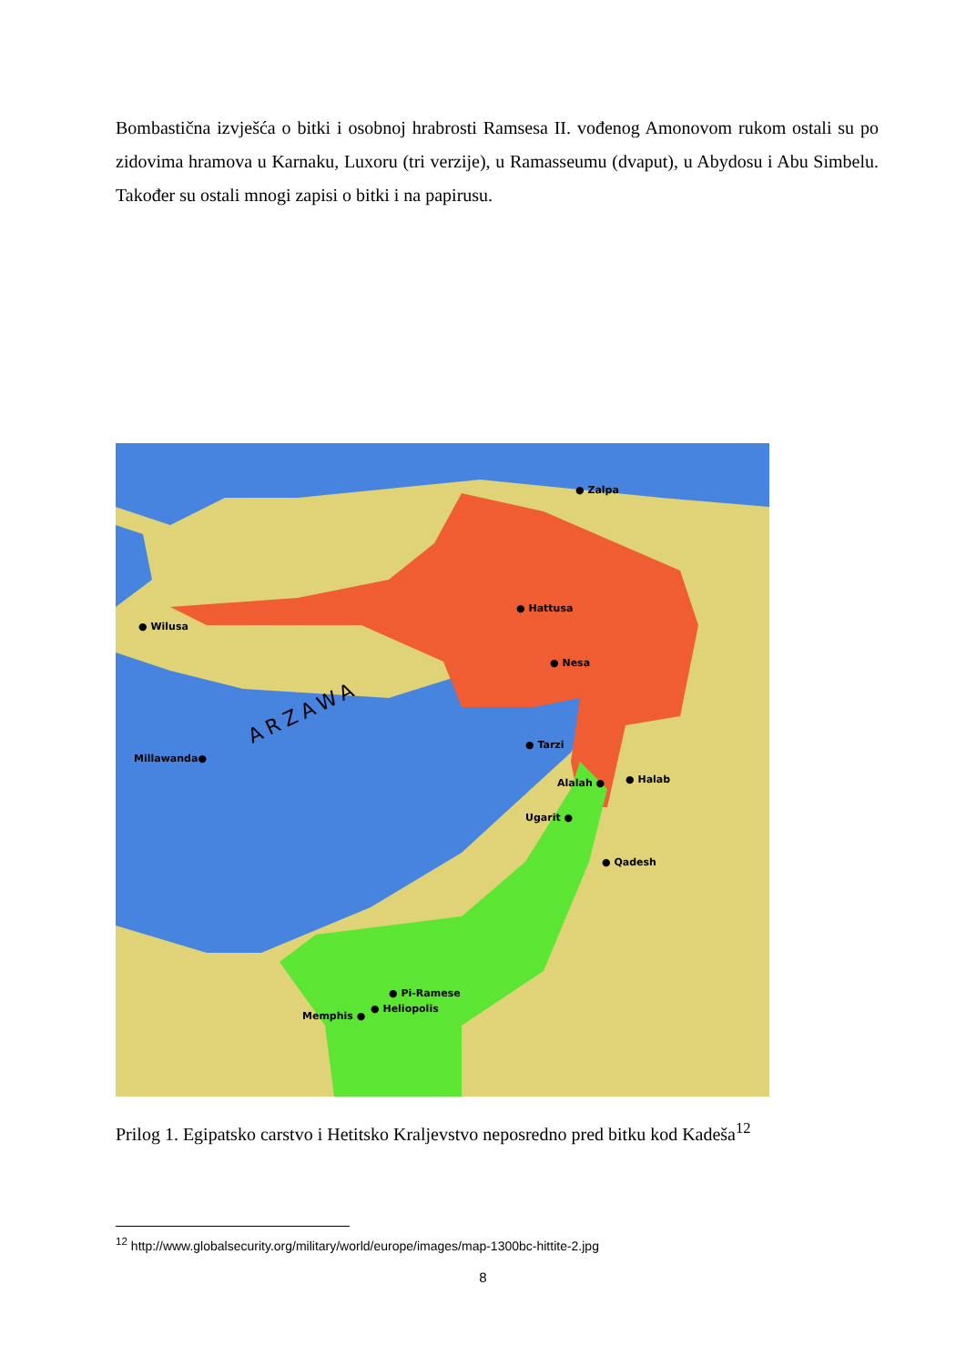Bombastična izvješća o bitki i osobnoj hrabrosti Ramsesa II. vođenog Amonovom rukom ostali su po zidovima hramova u Karnaku, Luxoru (tri verzije), u Ramasseumu (dvaput), u Abydosu i Abu Simbelu. Također su ostali mnogi zapisi o bitki i na papirusu.
● Zalpa
● Hattusa
● Wilusa
● Nesa
Millawanda●
● Tarzi
Alalah ●
● Halab
Ugarit ●
● Qadesh
ARZAWA
● Pi-Ramese
● Heliopolis
Memphis ●
Prilog 1. Egipatsko carstvo i Hetitsko Kraljevstvo neposredno pred bitku kod Kadeša<sup>12</sup>
<sup>12</sup> http://www.globalsecurity.org/military/world/europe/images/map-1300bc-hittite-2.jpg
8